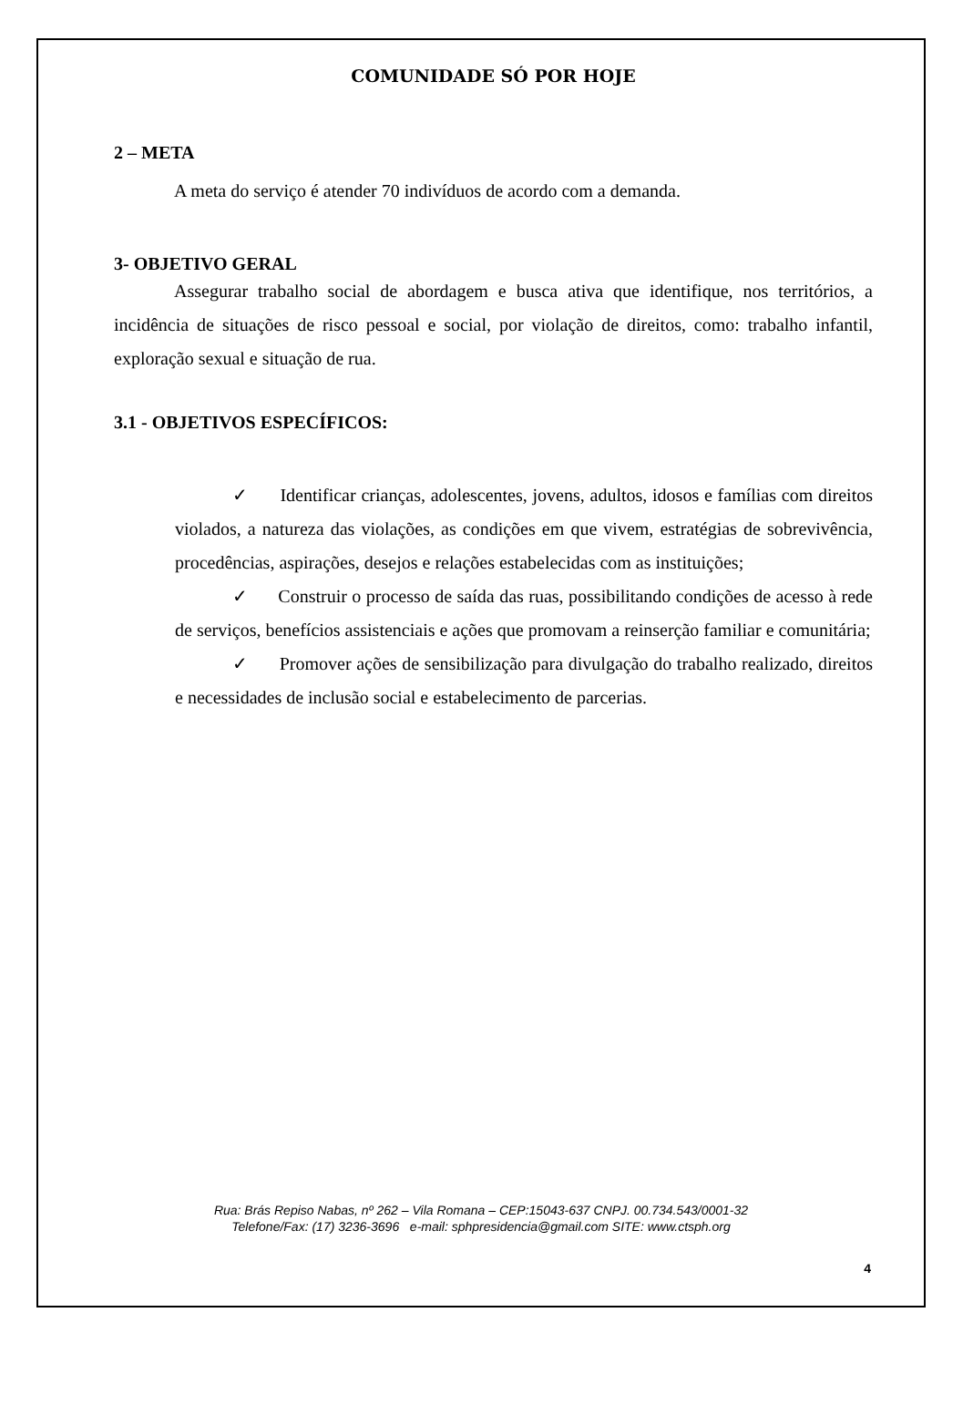COMUNIDADE SÓ POR HOJE
2 – META
A meta do serviço é atender 70 indivíduos de acordo com a demanda.
3- OBJETIVO GERAL
Assegurar trabalho social de abordagem e busca ativa que identifique, nos territórios, a incidência de situações de risco pessoal e social, por violação de direitos, como: trabalho infantil, exploração sexual e situação de rua.
3.1 - OBJETIVOS ESPECÍFICOS:
✓ Identificar crianças, adolescentes, jovens, adultos, idosos e famílias com direitos violados, a natureza das violações, as condições em que vivem, estratégias de sobrevivência, procedências, aspirações, desejos e relações estabelecidas com as instituições;
✓ Construir o processo de saída das ruas, possibilitando condições de acesso à rede de serviços, benefícios assistenciais e ações que promovam a reinserção familiar e comunitária;
✓ Promover ações de sensibilização para divulgação do trabalho realizado, direitos e necessidades de inclusão social e estabelecimento de parcerias.
Rua: Brás Repiso Nabas, nº 262 – Vila Romana – CEP:15043-637 CNPJ. 00.734.543/0001-32
Telefone/Fax: (17) 3236-3696 e-mail: sphpresidencia@gmail.com SITE: www.ctsph.org
4